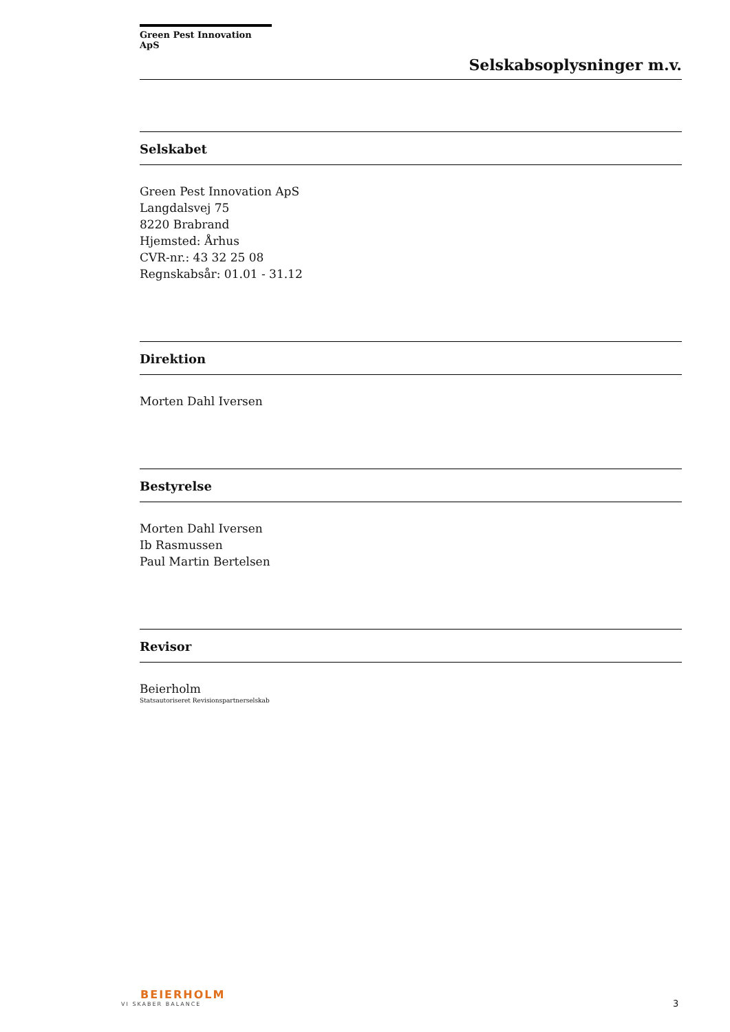Green Pest Innovation ApS
Selskabsoplysninger m.v.
Selskabet
Green Pest Innovation ApS
Langdalsvej 75
8220 Brabrand
Hjemsted: Århus
CVR-nr.: 43 32 25 08
Regnskabsår: 01.01 - 31.12
Direktion
Morten Dahl Iversen
Bestyrelse
Morten Dahl Iversen
Ib Rasmussen
Paul Martin Bertelsen
Revisor
Beierholm
Statsautoriseret Revisionspartnerselskab
BEIERHOLM
VI SKABER BALANCE
3